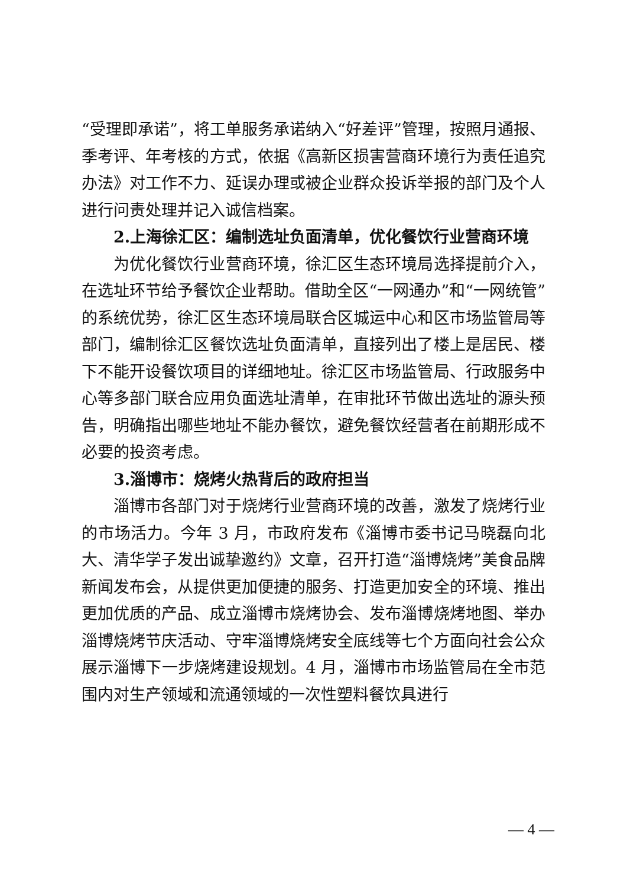“受理即承诺”，将工单服务承诺纳入“好差评”管理，按照月通报、季考评、年考核的方式，依据《高新区损害营商环境行为责任追究办法》对工作不力、延误办理或被企业群众投诉举报的部门及个人进行问责处理并记入诚信档案。
2.上海徐汇区：编制选址负面清单，优化餐饮行业营商环境
为优化餐饮行业营商环境，徐汇区生态环境局选择提前介入，在选址环节给予餐饮企业帮助。借助全区“一网通办”和“一网统管”的系统优势，徐汇区生态环境局联合区城运中心和区市场监管局等部门，编制徐汇区餐饮选址负面清单，直接列出了楼上是居民、楼下不能开设餐饮项目的详细地址。徐汇区市场监管局、行政服务中心等多部门联合应用负面选址清单，在审批环节做出选址的源头预告，明确指出哪些地址不能办餐饮，避免餐饮经营者在前期形成不必要的投资考虑。
3.淄博市：烧烤火热背后的政府担当
淄博市各部门对于烧烤行业营商环境的改善，激发了烧烤行业的市场活力。今年 3 月，市政府发布《淄博市委书记马晓磊向北大、清华学子发出诚挚邀约》文章，召开打造“淄博烧烤”美食品牌新闻发布会，从提供更加便捷的服务、打造更加安全的环境、推出更加优质的产品、成立淄博市烧烤协会、发布淄博烧烤地图、举办淄博烧烤节庆活动、守牢淄博烧烤安全底线等七个方面向社会公众展示淄博下一步烧烤建设规划。4 月，淄博市市场监管局在全市范围内对生产领域和流通领域的一次性塑料餐饮具进行
— 4 —